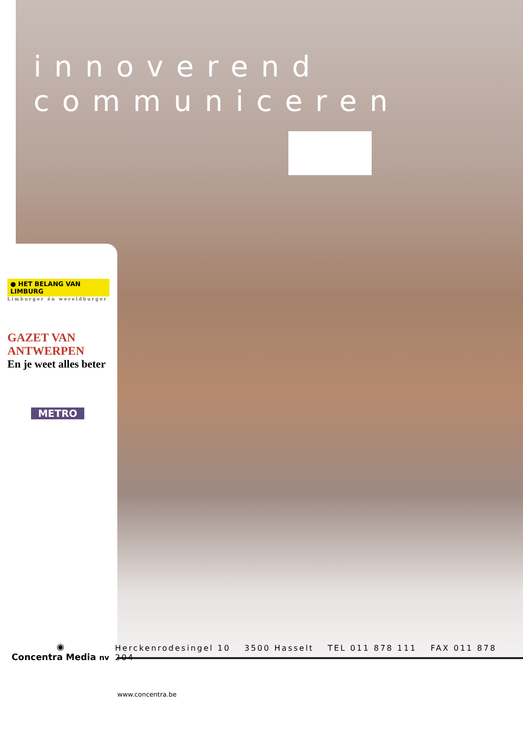innoverend
communiceren
● HET BELANG VAN LIMBURG
Limburger én wereldburger
GAZET VAN ANTWERPEN
En je weet alles beter
METRO
◉
Concentra Media nv
Herckenrodesingel 10 3500 Hasselt TEL 011 878 111 FAX 011 878 204
www.concentra.be